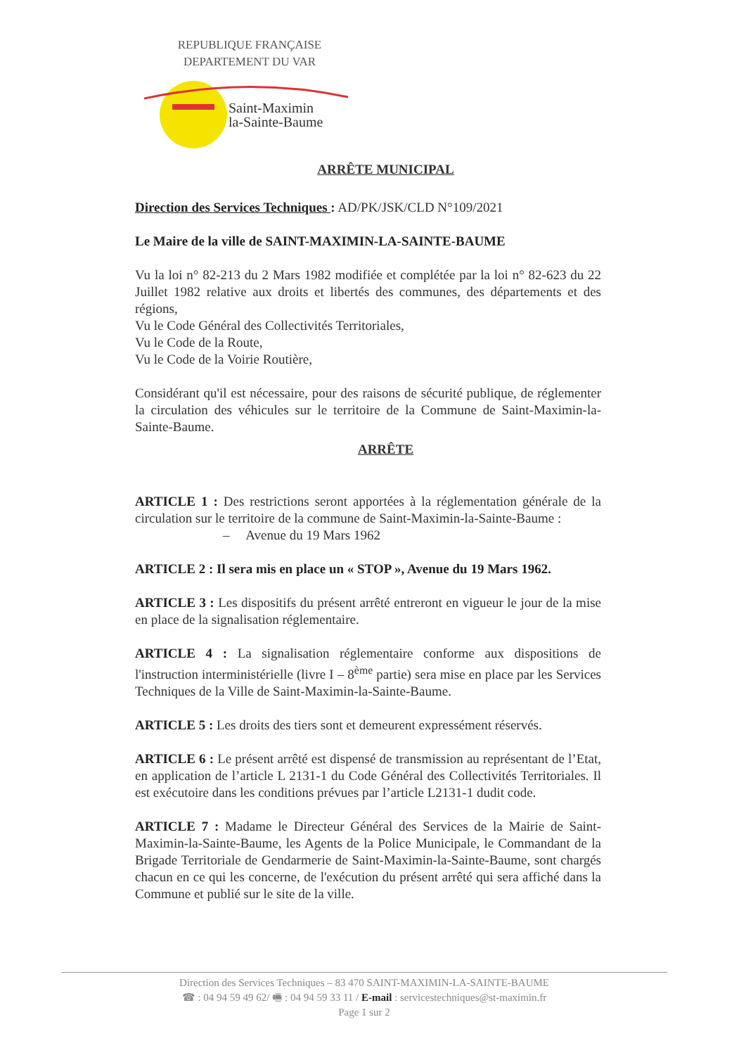REPUBLIQUE FRANÇAISE
DEPARTEMENT DU VAR
Saint-Maximin
la-Sainte-Baume
ARRÊTE MUNICIPAL
Direction des Services Techniques : AD/PK/JSK/CLD N°109/2021
Le Maire de la ville de SAINT-MAXIMIN-LA-SAINTE-BAUME
Vu la loi n° 82-213 du 2 Mars 1982 modifiée et complétée par la loi n° 82-623 du 22 Juillet 1982 relative aux droits et libertés des communes, des départements et des régions,
Vu le Code Général des Collectivités Territoriales,
Vu le Code de la Route,
Vu le Code de la Voirie Routière,
Considérant qu'il est nécessaire, pour des raisons de sécurité publique, de réglementer la circulation des véhicules sur le territoire de la Commune de Saint-Maximin-la-Sainte-Baume.
ARRÊTE
ARTICLE 1 : Des restrictions seront apportées à la réglementation générale de la circulation sur le territoire de la commune de Saint-Maximin-la-Sainte-Baume :
– Avenue du 19 Mars 1962
ARTICLE 2 : Il sera mis en place un « STOP », Avenue du 19 Mars 1962.
ARTICLE 3 : Les dispositifs du présent arrêté entreront en vigueur le jour de la mise en place de la signalisation réglementaire.
ARTICLE 4 : La signalisation réglementaire conforme aux dispositions de l'instruction interministérielle (livre I – 8<sup>ème</sup> partie) sera mise en place par les Services Techniques de la Ville de Saint-Maximin-la-Sainte-Baume.
ARTICLE 5 : Les droits des tiers sont et demeurent expressément réservés.
ARTICLE 6 : Le présent arrêté est dispensé de transmission au représentant de l’Etat, en application de l’article L 2131-1 du Code Général des Collectivités Territoriales. Il est exécutoire dans les conditions prévues par l’article L2131-1 dudit code.
ARTICLE 7 : Madame le Directeur Général des Services de la Mairie de Saint-Maximin-la-Sainte-Baume, les Agents de la Police Municipale, le Commandant de la Brigade Territoriale de Gendarmerie de Saint-Maximin-la-Sainte-Baume, sont chargés chacun en ce qui les concerne, de l'exécution du présent arrêté qui sera affiché dans la Commune et publié sur le site de la ville.
Direction des Services Techniques – 83 470 SAINT-MAXIMIN-LA-SAINTE-BAUME
☎ : 04 94 59 49 62/ 🖷 : 04 94 59 33 11 / E-mail : servicestechniques@st-maximin.fr
Page 1 sur 2